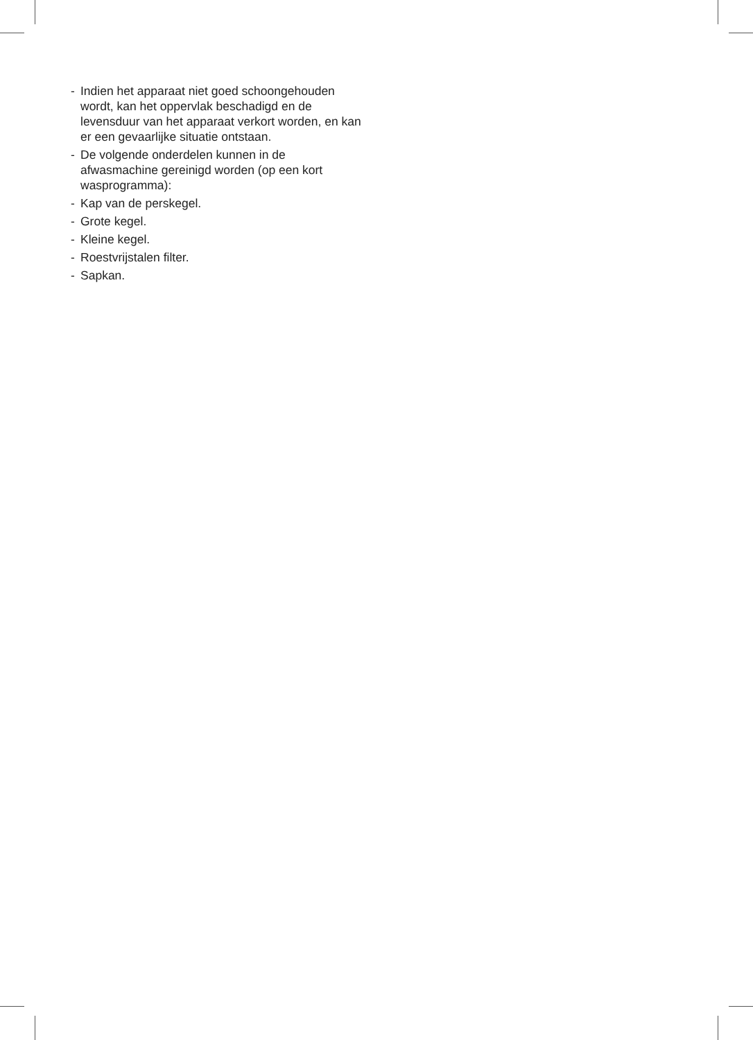- Indien het apparaat niet goed schoongehouden wordt, kan het oppervlak beschadigd en de levensduur van het apparaat verkort worden, en kan er een gevaarlijke situatie ontstaan.
- De volgende onderdelen kunnen in de afwasmachine gereinigd worden (op een kort wasprogramma):
- Kap van de perskegel.
- Grote kegel.
- Kleine kegel.
- Roestvrijstalen filter.
- Sapkan.